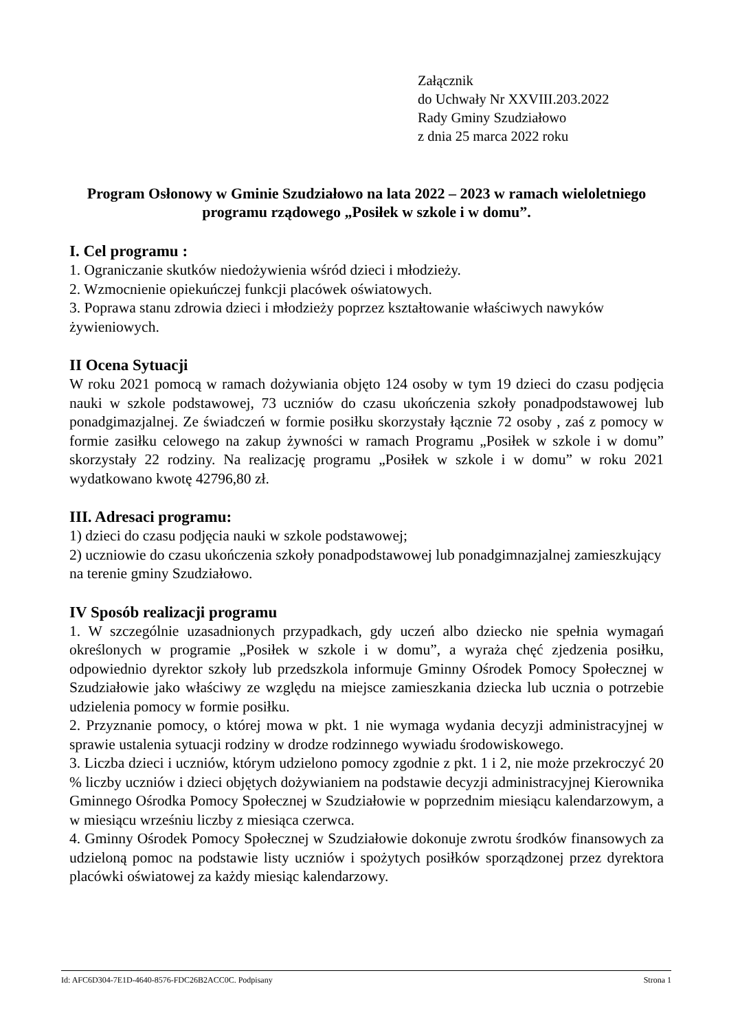Załącznik
do Uchwały Nr XXVIII.203.2022
Rady Gminy Szudziałowo
z dnia 25 marca 2022 roku
Program Osłonowy w Gminie Szudziałowo na lata 2022 – 2023 w ramach wieloletniego programu rządowego „Posiłek w szkole i w domu”.
I. Cel programu :
1. Ograniczanie skutków niedożywienia wśród dzieci i młodzieży.
2. Wzmocnienie opiekuńczej funkcji placówek oświatowych.
3. Poprawa stanu zdrowia dzieci i młodzieży poprzez kształtowanie właściwych nawyków żywieniowych.
II Ocena Sytuacji
W roku 2021 pomocą w ramach dożywiania objęto 124 osoby w tym 19 dzieci do czasu podjęcia nauki w szkole podstawowej, 73 uczniów do czasu ukończenia szkoły ponadpodstawowej lub ponadgimazjalnej. Ze świadczeń w formie posiłku skorzystały łącznie 72 osoby , zaś z pomocy w formie zasiłku celowego na zakup żywności w ramach Programu „Posiłek w szkole i w domu” skorzystały 22 rodziny. Na realizację programu „Posiłek w szkole i w domu” w roku 2021 wydatkowano kwotę 42796,80 zł.
III. Adresaci programu:
1) dzieci do czasu podjęcia nauki w szkole podstawowej;
2) uczniowie do czasu ukończenia szkoły ponadpodstawowej lub ponadgimnazjalnej zamieszkujący na terenie gminy Szudziałowo.
IV Sposób realizacji programu
1. W szczególnie uzasadnionych przypadkach, gdy uczeń albo dziecko nie spełnia wymagań określonych w programie „Posiłek w szkole i w domu”, a wyraża chęć zjedzenia posiłku, odpowiednio dyrektor szkoły lub przedszkola informuje Gminny Ośrodek Pomocy Społecznej w Szudziałowie jako właściwy ze względu na miejsce zamieszkania dziecka lub ucznia o potrzebie udzielenia pomocy w formie posiłku.
2. Przyznanie pomocy, o której mowa w pkt. 1 nie wymaga wydania decyzji administracyjnej w sprawie ustalenia sytuacji rodziny w drodze rodzinnego wywiadu środowiskowego.
3. Liczba dzieci i uczniów, którym udzielono pomocy zgodnie z pkt. 1 i 2, nie może przekroczyć 20 % liczby uczniów i dzieci objętych dożywianiem na podstawie decyzji administracyjnej Kierownika Gminnego Ośrodka Pomocy Społecznej w Szudziałowie w poprzednim miesiącu kalendarzowym, a w miesiącu wrześniu liczby z miesiąca czerwca.
4. Gminny Ośrodek Pomocy Społecznej w Szudziałowie dokonuje zwrotu środków finansowych za udzieloną pomoc na podstawie listy uczniów i spożytych posiłków sporządzonej przez dyrektora placówki oświatowej za każdy miesiąc kalendarzowy.
Id: AFC6D304-7E1D-4640-8576-FDC26B2ACC0C. Podpisany Strona 1